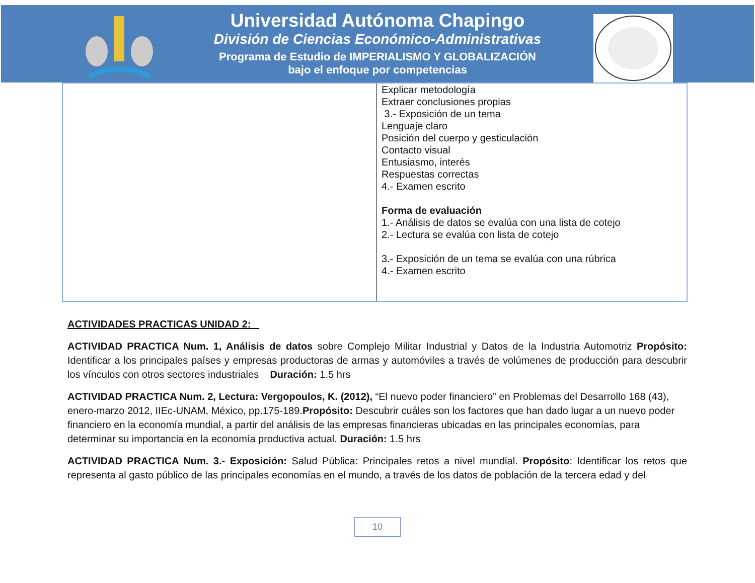Universidad Autónoma Chapingo
División de Ciencias Económico-Administrativas
Programa de Estudio de IMPERIALISMO Y GLOBALIZACIÓN
bajo el enfoque por competencias
| | Explicar metodología Extraer conclusiones propias 3.- Exposición de un tema Lenguaje claro Posición del cuerpo y gesticulación Contacto visual Entusiasmo, interés Respuestas correctas 4.- Examen escrito Forma de evaluación 1.- Análisis de datos se evalúa con una lista de cotejo 2.- Lectura se evalúa con lista de cotejo 3.- Exposición de un tema se evalúa con una rúbrica 4.- Examen escrito |
ACTIVIDADES PRACTICAS UNIDAD 2:
ACTIVIDAD PRACTICA Num. 1, Análisis de datos sobre Complejo Militar Industrial y Datos de la Industria Automotriz Propósito: Identificar a los principales países y empresas productoras de armas y automóviles a través de volúmenes de producción para descubrir los vínculos con otros sectores industriales Duración: 1.5 hrs
ACTIVIDAD PRACTICA Num. 2, Lectura: Vergopoulos, K. (2012), “El nuevo poder financiero” en Problemas del Desarrollo 168 (43), enero-marzo 2012, IIEc-UNAM, México, pp.175-189.Propósito: Descubrir cuáles son los factores que han dado lugar a un nuevo poder financiero en la economía mundial, a partir del análisis de las empresas financieras ubicadas en las principales economías, para determinar su importancia en la economía productiva actual. Duración: 1.5 hrs
ACTIVIDAD PRACTICA Num. 3.- Exposición: Salud Pública: Principales retos a nivel mundial. Propósito: Identificar los retos que representa al gasto público de las principales economías en el mundo, a través de los datos de población de la tercera edad y del
10